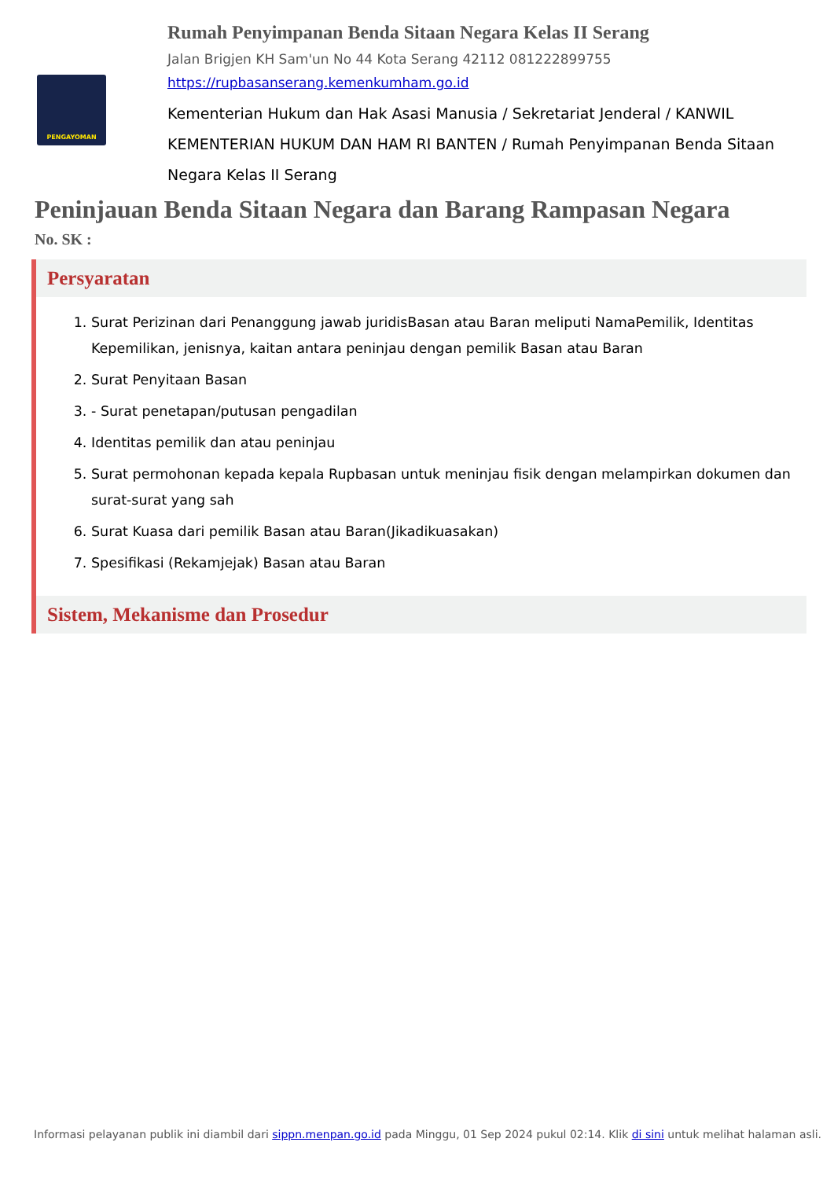PENGAYOMAN
Rumah Penyimpanan Benda Sitaan Negara Kelas II Serang
Jalan Brigjen KH Sam'un No 44 Kota Serang 42112 081222899755
https://rupbasanserang.kemenkumham.go.id
Kementerian Hukum dan Hak Asasi Manusia / Sekretariat Jenderal / KANWIL KEMENTERIAN HUKUM DAN HAM RI BANTEN / Rumah Penyimpanan Benda Sitaan Negara Kelas II Serang
Peninjauan Benda Sitaan Negara dan Barang Rampasan Negara
No. SK :
Persyaratan
1. Surat Perizinan dari Penanggung jawab juridisBasan atau Baran meliputi NamaPemilik, Identitas Kepemilikan, jenisnya, kaitan antara peninjau dengan pemilik Basan atau Baran
2. Surat Penyitaan Basan
3. - Surat penetapan/putusan pengadilan
4. Identitas pemilik dan atau peninjau
5. Surat permohonan kepada kepala Rupbasan untuk meninjau fisik dengan melampirkan dokumen dan surat-surat yang sah
6. Surat Kuasa dari pemilik Basan atau Baran(Jikadikuasakan)
7. Spesifikasi (Rekamjejak) Basan atau Baran
Sistem, Mekanisme dan Prosedur
Informasi pelayanan publik ini diambil dari sippn.menpan.go.id pada Minggu, 01 Sep 2024 pukul 02:14. Klik di sini untuk melihat halaman asli.